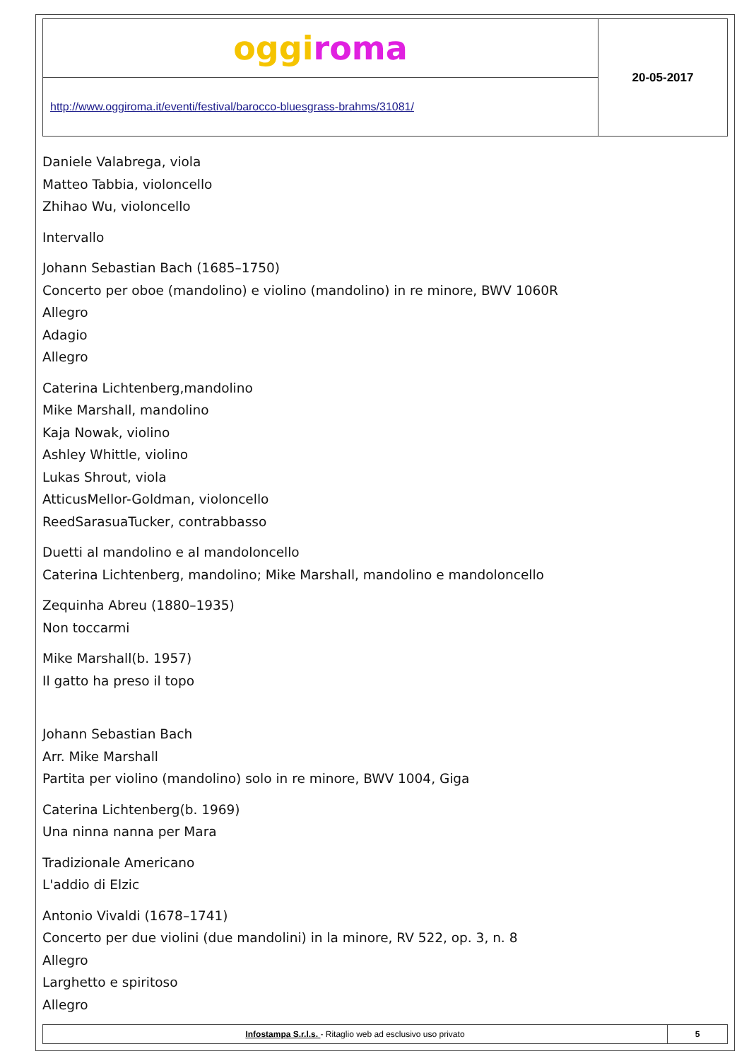| oggi roma | 20-05-2017 |
| http://www.oggiroma.it/eventi/festival/barocco-bluesgrass-brahms/31081/ | |
Daniele Valabrega, viola
Matteo Tabbia, violoncello
Zhihao Wu, violoncello
Intervallo
Johann Sebastian Bach (1685–1750)
Concerto per oboe (mandolino) e violino (mandolino) in re minore, BWV 1060R
Allegro
Adagio
Allegro
Caterina Lichtenberg,mandolino
Mike Marshall, mandolino
Kaja Nowak, violino
Ashley Whittle, violino
Lukas Shrout, viola
AtticusMellor-Goldman, violoncello
ReedSarasuaTucker, contrabbasso
Duetti al mandolino e al mandoloncello
Caterina Lichtenberg, mandolino; Mike Marshall, mandolino e mandoloncello
Zequinha Abreu (1880–1935)
Non toccarmi
Mike Marshall(b. 1957)
Il gatto ha preso il topo
Johann Sebastian Bach
Arr. Mike Marshall
Partita per violino (mandolino) solo in re minore, BWV 1004, Giga
Caterina Lichtenberg(b. 1969)
Una ninna nanna per Mara
Tradizionale Americano
L'addio di Elzic
Antonio Vivaldi (1678–1741)
Concerto per due violini (due mandolini) in la minore, RV 522, op. 3, n. 8
Allegro
Larghetto e spiritoso
Allegro
| Infostampa S.r.l.s. - Ritaglio web ad esclusivo uso privato | 5 |